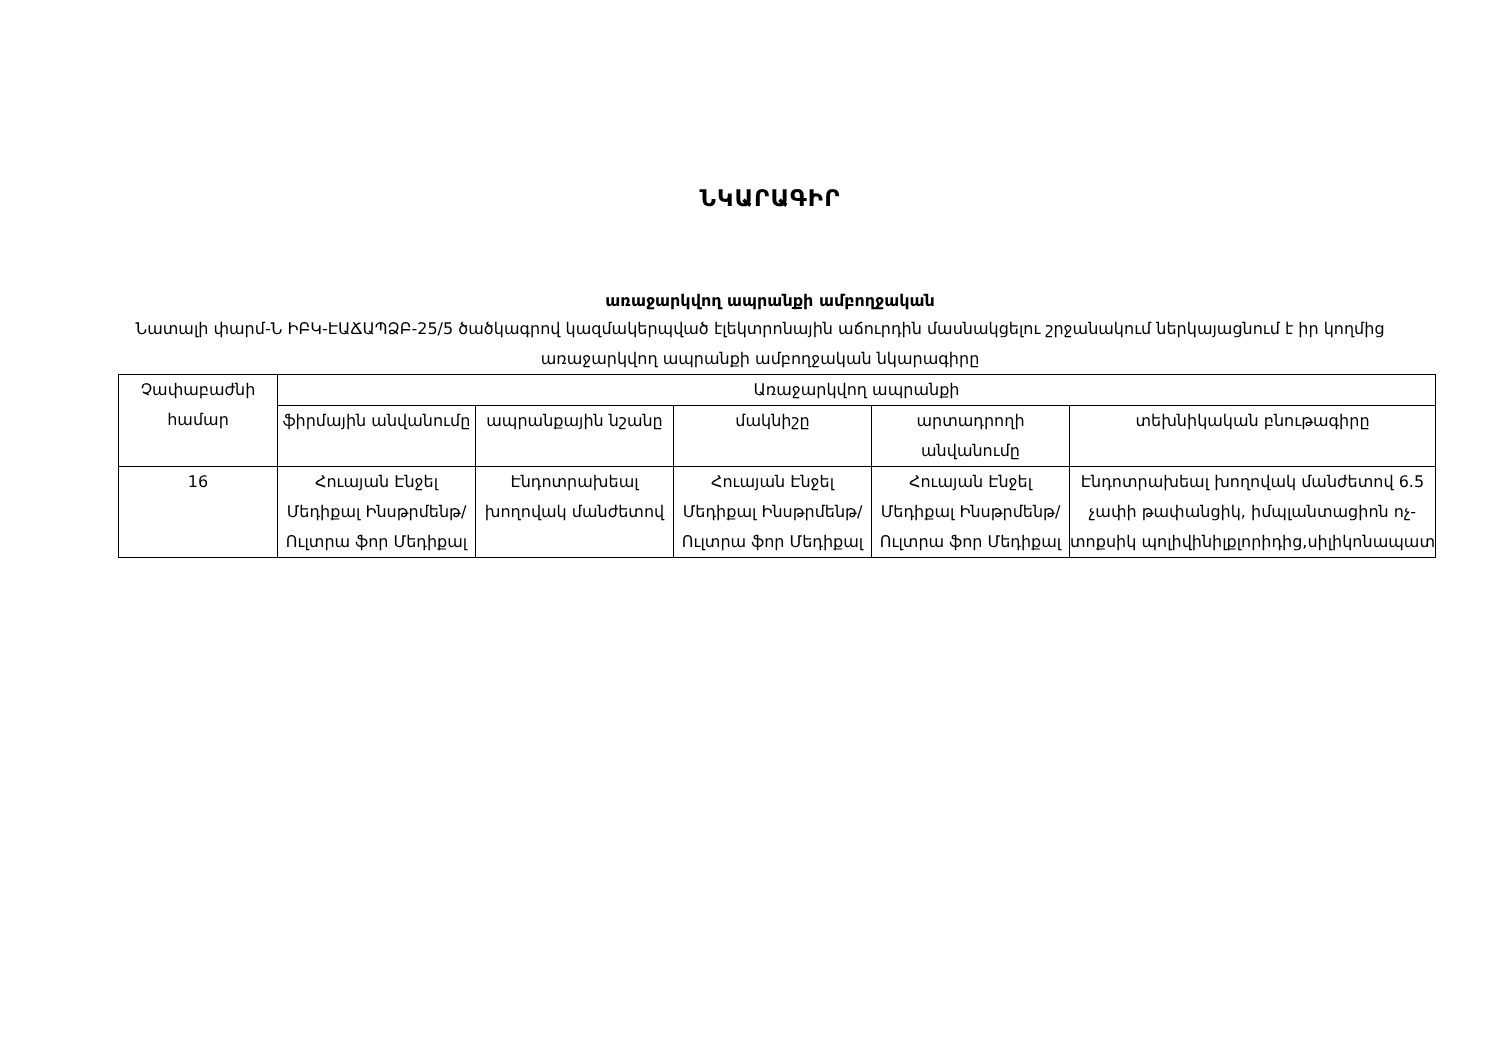ՆԿԱՐԱԳԻՐ
առաջարկվող ապրանքի ամբողջական
Նատալի փարմ-Ն ԻԲԿ-ԷԱՃԱՊՁԲ-25/5 ծածկագրով կազմակերպված էլեկտրոնային աճուրդին մասնակցելու շրջանակում ներկայացնում է իր կողմից առաջարկվող ապրանքի ամբողջական նկարագիրը
| Չափաբաժնի համար | Առաջարկվող ապրանքի | | | | |
| --- | --- | --- | --- | --- | --- |
| | ֆիրմային անվանումը | ապրանքային նշանը | մակնիշը | արտադրողի անվանումը | տեխնիկական բնութագիրը |
| 16 | Հուայան Էնջել Մեդիքալ Ինսթրմենթ/Ուլտրա ֆոր Մեդիքալ | Էնդոտրախեալ խողովակ մանժետով | Հուայան Էնջել Մեդիքալ Ինսթրմենթ/Ուլտրա ֆոր Մեդիքալ | Հուայան Էնջել Մեդիքալ Ինսթրմենթ/Ուլտրա ֆոր Մեդիքալ | Էնդոտրախեալ խողովակ մանժետով 6.5 չափի թափանցիկ, իմպլանտացիոն ոչ-տոքսիկ պոլիվինիլքլորիդից,սիլիկոնապատ |